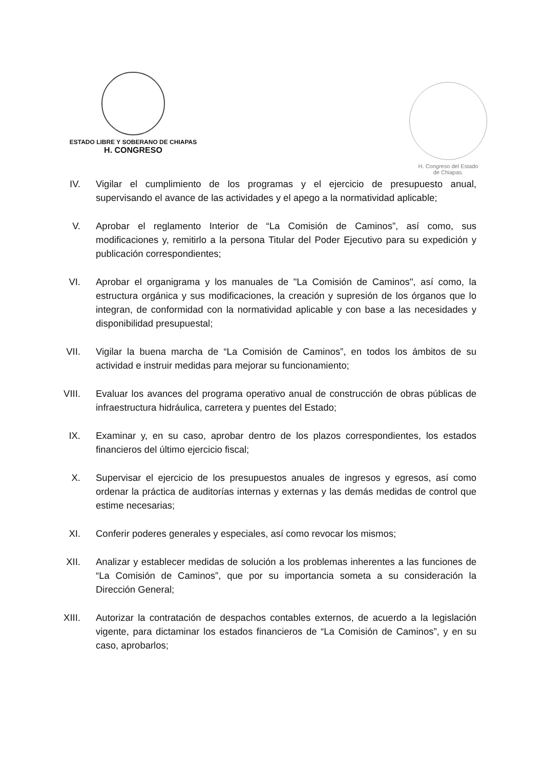ESTADO LIBRE Y SOBERANO DE CHIAPAS
H. CONGRESO
H. Congreso del Estado
de Chiapas.
IV. Vigilar el cumplimiento de los programas y el ejercicio de presupuesto anual, supervisando el avance de las actividades y el apego a la normatividad aplicable;
V. Aprobar el reglamento Interior de “La Comisión de Caminos”, así como, sus modificaciones y, remitirlo a la persona Titular del Poder Ejecutivo para su expedición y publicación correspondientes;
VI. Aprobar el organigrama y los manuales de "La Comisión de Caminos", así como, la estructura orgánica y sus modificaciones, la creación y supresión de los órganos que lo integran, de conformidad con la normatividad aplicable y con base a las necesidades y disponibilidad presupuestal;
VII. Vigilar la buena marcha de “La Comisión de Caminos”, en todos los ámbitos de su actividad e instruir medidas para mejorar su funcionamiento;
VIII.
Evaluar los avances del programa operativo anual de construcción de obras públicas de infraestructura hidráulica, carretera y puentes del Estado;
IX. Examinar y, en su caso, aprobar dentro de los plazos correspondientes, los estados financieros del último ejercicio fiscal;
X. Supervisar el ejercicio de los presupuestos anuales de ingresos y egresos, así como ordenar la práctica de auditorías internas y externas y las demás medidas de control que estime necesarias;
XI. Conferir poderes generales y especiales, así como revocar los mismos;
XII. Analizar y establecer medidas de solución a los problemas inherentes a las funciones de “La Comisión de Caminos”, que por su importancia someta a su consideración la Dirección General;
XIII.
Autorizar la contratación de despachos contables externos, de acuerdo a la legislación vigente, para dictaminar los estados financieros de “La Comisión de Caminos”, y en su caso, aprobarlos;